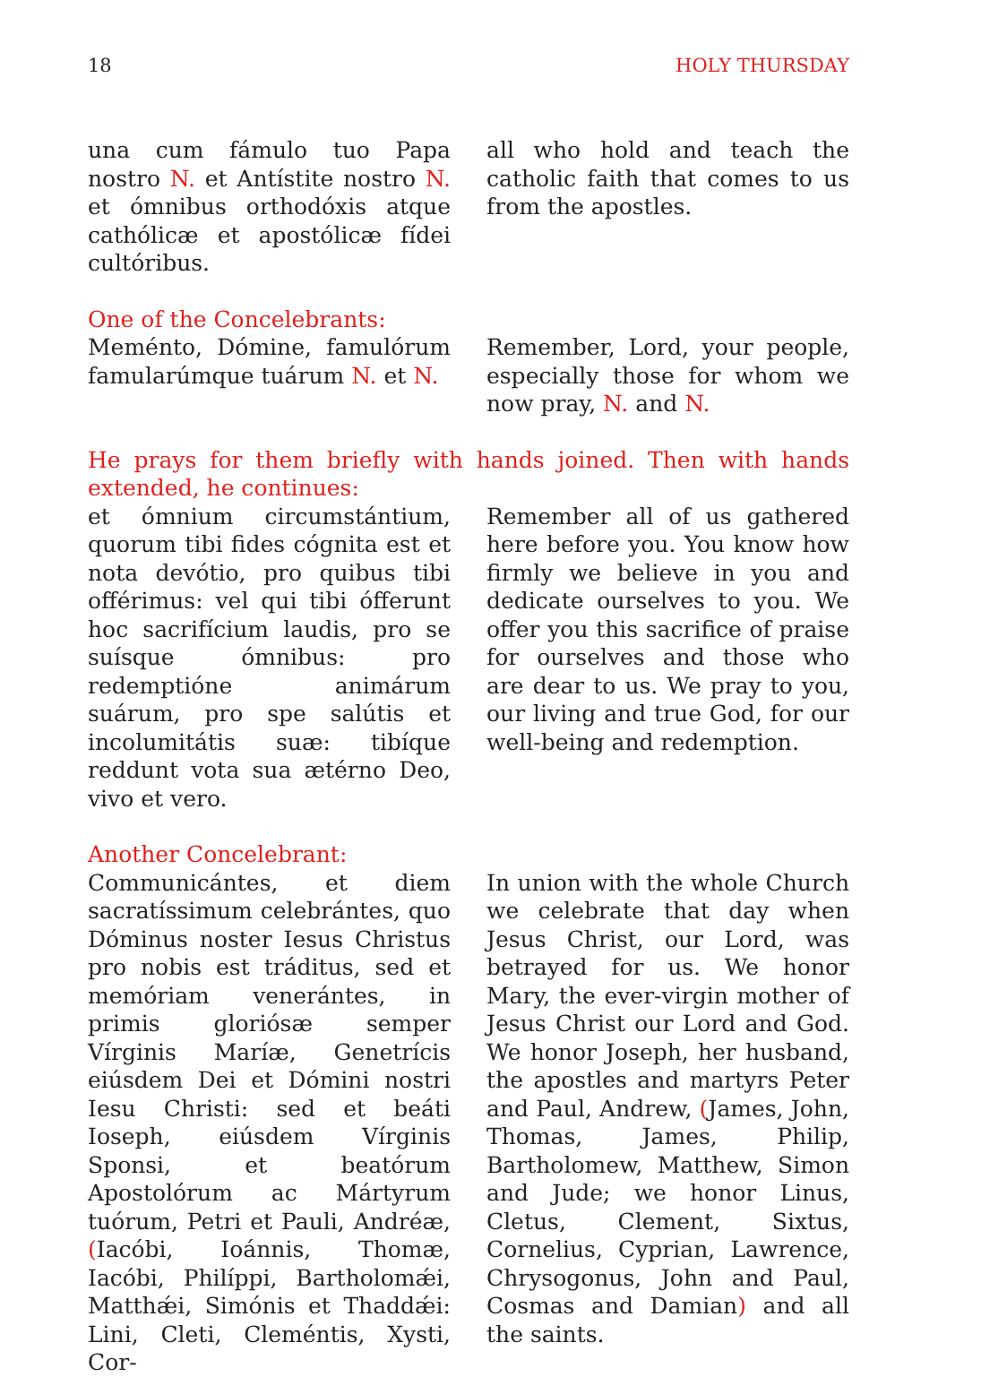18 HOLY THURSDAY
una cum fámulo tuo Papa nostro N. et Antístite nostro N. et ómnibus orthodóxis atque cathólicæ et apostólicæ fídei cultóribus.
all who hold and teach the catholic faith that comes to us from the apostles.
One of the Concelebrants:
Meménto, Dómine, famulórum famularúmque tuárum N. et N.
Remember, Lord, your people, especially those for whom we now pray, N. and N.
He prays for them briefly with hands joined. Then with hands extended, he continues:
et ómnium circumstántium, quorum tibi fides cógnita est et nota devótio, pro quibus tibi offérimus: vel qui tibi ófferunt hoc sacrifícium laudis, pro se suísque ómnibus: pro redemptióne animárum suárum, pro spe salútis et incolumitátis suæ: tibíque reddunt vota sua ætérno Deo, vivo et vero.
Remember all of us gathered here before you. You know how firmly we believe in you and dedicate ourselves to you. We offer you this sacrifice of praise for ourselves and those who are dear to us. We pray to you, our living and true God, for our well-being and redemption.
Another Concelebrant:
Communicántes, et diem sacratíssimum celebrántes, quo Dóminus noster Iesus Christus pro nobis est tráditus, sed et memóriam venerántes, in primis gloriósæ semper Vírginis Maríæ, Genetrícis eiúsdem Dei et Dómini nostri Iesu Christi: sed et beáti Ioseph, eiúsdem Vírginis Sponsi, et beatórum Apostolórum ac Mártyrum tuórum, Petri et Pauli, Andréæ, (Iacóbi, Ioánnis, Thomæ, Iacóbi, Philíppi, Bartholomǽi, Matthǽi, Simónis et Thaddǽi: Lini, Cleti, Cleméntis, Xysti, Cor-
In union with the whole Church we celebrate that day when Jesus Christ, our Lord, was betrayed for us. We honor Mary, the ever-virgin mother of Jesus Christ our Lord and God. We honor Joseph, her husband, the apostles and martyrs Peter and Paul, Andrew, (James, John, Thomas, James, Philip, Bartholomew, Matthew, Simon and Jude; we honor Linus, Cletus, Clement, Sixtus, Cornelius, Cyprian, Lawrence, Chrysogonus, John and Paul, Cosmas and Damian) and all the saints.